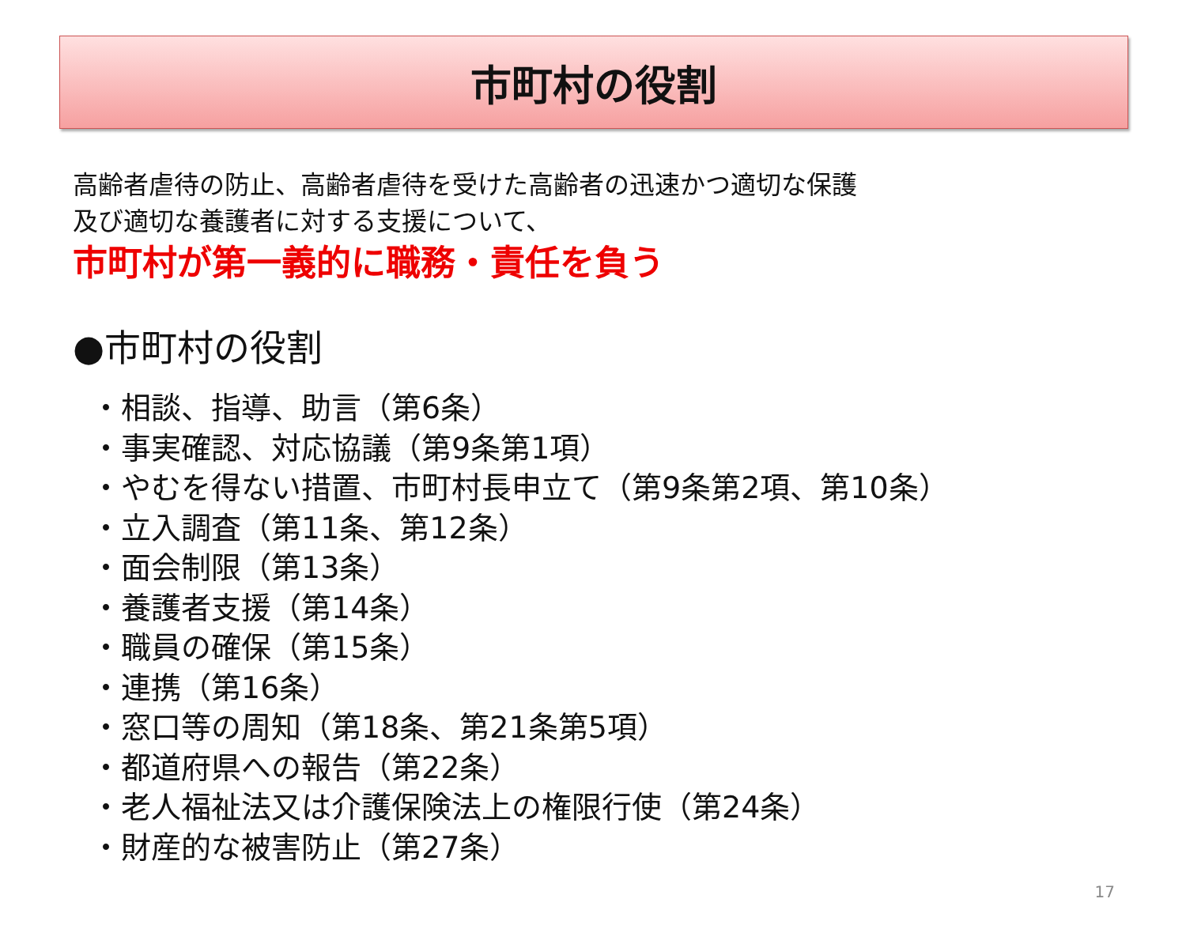市町村の役割
高齢者虐待の防止、高齢者虐待を受けた高齢者の迅速かつ適切な保護
及び適切な養護者に対する支援について、
市町村が第一義的に職務・責任を負う
●市町村の役割
・相談、指導、助言（第6条）
・事実確認、対応協議（第9条第1項）
・やむを得ない措置、市町村長申立て（第9条第2項、第10条）
・立入調査（第11条、第12条）
・面会制限（第13条）
・養護者支援（第14条）
・職員の確保（第15条）
・連携（第16条）
・窓口等の周知（第18条、第21条第5項）
・都道府県への報告（第22条）
・老人福祉法又は介護保険法上の権限行使（第24条）
・財産的な被害防止（第27条）
17